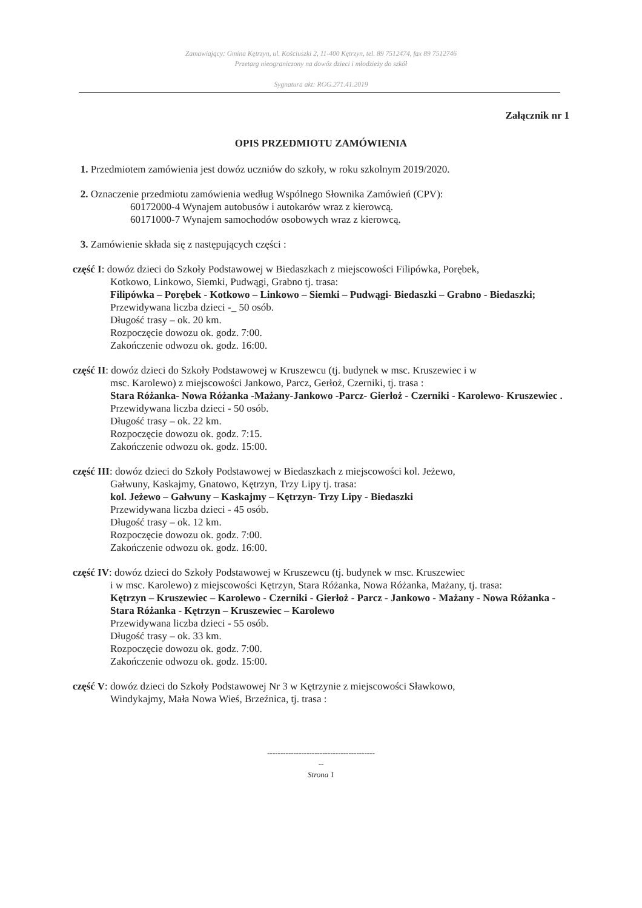Zamawiający: Gmina Kętrzyn, ul. Kościuszki 2, 11-400 Kętrzyn, tel. 89 7512474, fax 89 7512746
Przetarg nieograniczony na dowóz dzieci i młodzieży do szkół
Sygnatura akt: RGG.271.41.2019
Załącznik nr 1
OPIS PRZEDMIOTU ZAMÓWIENIA
1. Przedmiotem zamówienia jest dowóz uczniów do szkoły, w roku szkolnym 2019/2020.
2. Oznaczenie przedmiotu zamówienia według Wspólnego Słownika Zamówień (CPV):
60172000-4 Wynajem autobusów i autokarów wraz z kierowcą.
60171000-7 Wynajem samochodów osobowych wraz z kierowcą.
3. Zamówienie składa się z następujących części :
część I: dowóz dzieci do Szkoły Podstawowej w Biedaszkach z miejscowości Filipówka, Porębek,
Kotkowo, Linkowo, Siemki, Pudwągi, Grabno tj. trasa:
Filipówka – Porębek - Kotkowo – Linkowo – Siemki – Pudwągi- Biedaszki – Grabno - Biedaszki;
Przewidywana liczba dzieci -_ 50 osób.
Długość trasy – ok. 20 km.
Rozpoczęcie dowozu ok. godz. 7:00.
Zakończenie odwozu ok. godz. 16:00.
część II: dowóz dzieci do Szkoły Podstawowej w Kruszewcu (tj. budynek w msc. Kruszewiec i w
msc. Karolewo) z miejscowości Jankowo, Parcz, Gerłoż, Czerniki, tj. trasa :
Stara Różanka- Nowa Różanka -Mażany-Jankowo -Parcz- Gierłoż - Czerniki - Karolewo- Kruszewiec .
Przewidywana liczba dzieci - 50 osób.
Długość trasy – ok. 22 km.
Rozpoczęcie dowozu ok. godz. 7:15.
Zakończenie odwozu ok. godz. 15:00.
część III: dowóz dzieci do Szkoły Podstawowej w Biedaszkach z miejscowości kol. Jeżewo,
Gałwuny, Kaskajmy, Gnatowo, Kętrzyn, Trzy Lipy tj. trasa:
kol. Jeżewo – Gałwuny – Kaskajmy – Kętrzyn- Trzy Lipy - Biedaszki
Przewidywana liczba dzieci - 45 osób.
Długość trasy – ok. 12 km.
Rozpoczęcie dowozu ok. godz. 7:00.
Zakończenie odwozu ok. godz. 16:00.
część IV: dowóz dzieci do Szkoły Podstawowej w Kruszewcu (tj. budynek w msc. Kruszewiec
i w msc. Karolewo) z miejscowości Kętrzyn, Stara Różanka, Nowa Różanka, Mażany, tj. trasa:
Kętrzyn – Kruszewiec – Karolewo - Czerniki - Gierłoż - Parcz - Jankowo - Mażany - Nowa Różanka - Stara Różanka - Kętrzyn – Kruszewiec – Karolewo
Przewidywana liczba dzieci - 55 osób.
Długość trasy – ok. 33 km.
Rozpoczęcie dowozu ok. godz. 7:00.
Zakończenie odwozu ok. godz. 15:00.
część V: dowóz dzieci do Szkoły Podstawowej Nr 3 w Kętrzynie z miejscowości Sławkowo,
Windykajmy, Mała Nowa Wieś, Brzeźnica, tj. trasa :
-----------------------------------------
--
Strona 1